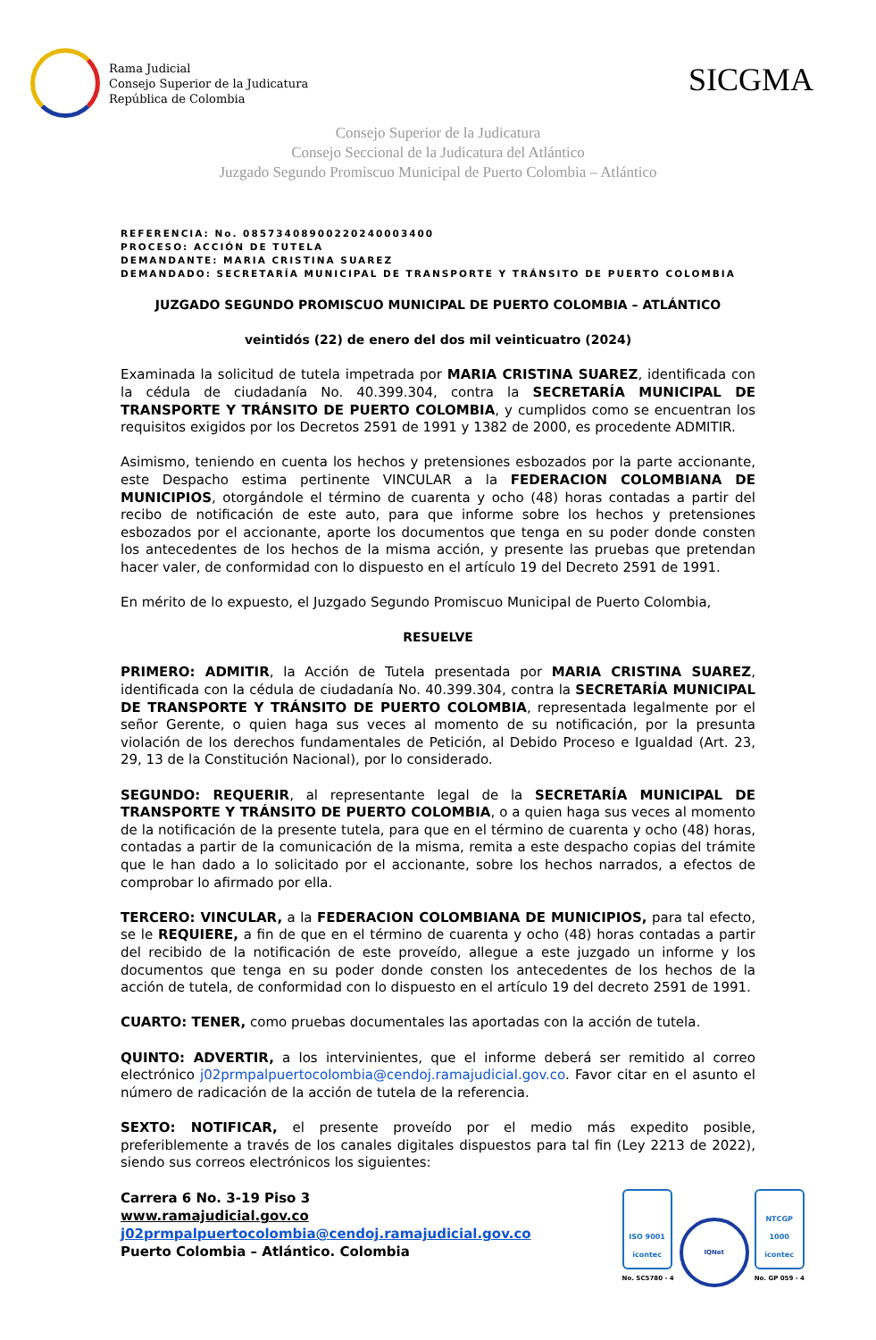Rama Judicial
Consejo Superior de la Judicatura
República de Colombia
SICGMA
Consejo Superior de la Judicatura
Consejo Seccional de la Judicatura del Atlántico
Juzgado Segundo Promiscuo Municipal de Puerto Colombia – Atlántico
REFERENCIA: No. 08573408900220240003400
PROCESO: ACCIÓN DE TUTELA
DEMANDANTE: MARIA CRISTINA SUAREZ
DEMANDADO: SECRETARÍA MUNICIPAL DE TRANSPORTE Y TRÁNSITO DE PUERTO COLOMBIA
JUZGADO SEGUNDO PROMISCUO MUNICIPAL DE PUERTO COLOMBIA – ATLÁNTICO
veintidós (22) de enero del dos mil veinticuatro (2024)
Examinada la solicitud de tutela impetrada por MARIA CRISTINA SUAREZ, identificada con la cédula de ciudadanía No. 40.399.304, contra la SECRETARÍA MUNICIPAL DE TRANSPORTE Y TRÁNSITO DE PUERTO COLOMBIA, y cumplidos como se encuentran los requisitos exigidos por los Decretos 2591 de 1991 y 1382 de 2000, es procedente ADMITIR.
Asimismo, teniendo en cuenta los hechos y pretensiones esbozados por la parte accionante, este Despacho estima pertinente VINCULAR a la FEDERACION COLOMBIANA DE MUNICIPIOS, otorgándole el término de cuarenta y ocho (48) horas contadas a partir del recibo de notificación de este auto, para que informe sobre los hechos y pretensiones esbozados por el accionante, aporte los documentos que tenga en su poder donde consten los antecedentes de los hechos de la misma acción, y presente las pruebas que pretendan hacer valer, de conformidad con lo dispuesto en el artículo 19 del Decreto 2591 de 1991.
En mérito de lo expuesto, el Juzgado Segundo Promiscuo Municipal de Puerto Colombia,
RESUELVE
PRIMERO: ADMITIR, la Acción de Tutela presentada por MARIA CRISTINA SUAREZ, identificada con la cédula de ciudadanía No. 40.399.304, contra la SECRETARÍA MUNICIPAL DE TRANSPORTE Y TRÁNSITO DE PUERTO COLOMBIA, representada legalmente por el señor Gerente, o quien haga sus veces al momento de su notificación, por la presunta violación de los derechos fundamentales de Petición, al Debido Proceso e Igualdad (Art. 23, 29, 13 de la Constitución Nacional), por lo considerado.
SEGUNDO: REQUERIR, al representante legal de la SECRETARÍA MUNICIPAL DE TRANSPORTE Y TRÁNSITO DE PUERTO COLOMBIA, o a quien haga sus veces al momento de la notificación de la presente tutela, para que en el término de cuarenta y ocho (48) horas, contadas a partir de la comunicación de la misma, remita a este despacho copias del trámite que le han dado a lo solicitado por el accionante, sobre los hechos narrados, a efectos de comprobar lo afirmado por ella.
TERCERO: VINCULAR, a la FEDERACION COLOMBIANA DE MUNICIPIOS, para tal efecto, se le REQUIERE, a fin de que en el término de cuarenta y ocho (48) horas contadas a partir del recibido de la notificación de este proveído, allegue a este juzgado un informe y los documentos que tenga en su poder donde consten los antecedentes de los hechos de la acción de tutela, de conformidad con lo dispuesto en el artículo 19 del decreto 2591 de 1991.
CUARTO: TENER, como pruebas documentales las aportadas con la acción de tutela.
QUINTO: ADVERTIR, a los intervinientes, que el informe deberá ser remitido al correo electrónico j02prmpalpuertocolombia@cendoj.ramajudicial.gov.co. Favor citar en el asunto el número de radicación de la acción de tutela de la referencia.
SEXTO: NOTIFICAR, el presente proveído por el medio más expedito posible, preferiblemente a través de los canales digitales dispuestos para tal fin (Ley 2213 de 2022), siendo sus correos electrónicos los siguientes:
Carrera 6 No. 3-19 Piso 3
www.ramajudicial.gov.co
j02prmpalpuertocolombia@cendoj.ramajudicial.gov.co
Puerto Colombia – Atlántico. Colombia
ISO 9001
icontec
No. SC5780 - 4
IQNet
NTCGP 1000
icontec
No. GP 059 - 4